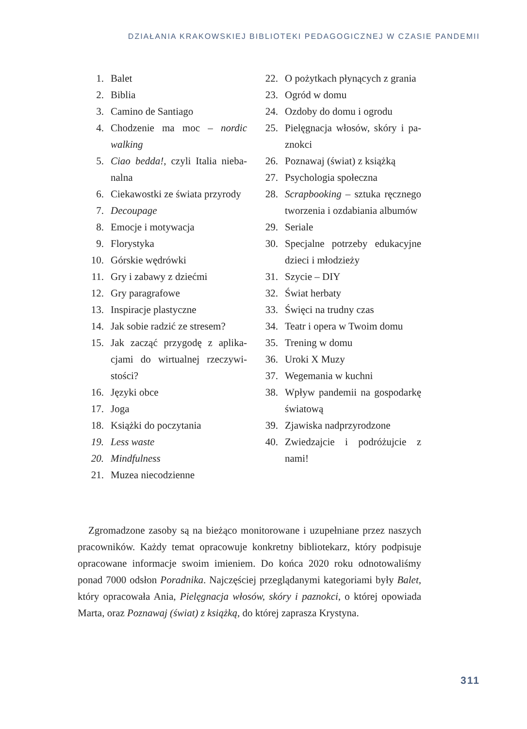DZIAŁANIA KRAKOWSKIEJ BIBLIOTEKI PEDAGOGICZNEJ W CZASIE PANDEMII
1. Balet
2. Biblia
3. Camino de Santiago
4. Chodzenie ma moc – nordic walking
5. Ciao bedda!, czyli Italia nieba­nalna
6. Ciekawostki ze świata przyrody
7. Decoupage
8. Emocje i motywacja
9. Florystyka
10. Górskie wędrówki
11. Gry i zabawy z dziećmi
12. Gry paragrafowe
13. Inspiracje plastyczne
14. Jak sobie radzić ze stresem?
15. Jak zacząć przygodę z aplika­cjami do wirtualnej rzeczywi­stości?
16. Języki obce
17. Joga
18. Książki do poczytania
19. Less waste
20. Mindfulness
21. Muzea niecodzienne
22. O pożytkach płynących z grania
23. Ogród w domu
24. Ozdoby do domu i ogrodu
25. Pielęgnacja włosów, skóry i pa­znokci
26. Poznawaj (świat) z książką
27. Psychologia społeczna
28. Scrapbooking – sztuka ręcz­nego tworzenia i ozdabiania albumów
29. Seriale
30. Specjalne potrzeby edukacyjne dzieci i młodzieży
31. Szycie – DIY
32. Świat herbaty
33. Święci na trudny czas
34. Teatr i opera w Twoim domu
35. Trening w domu
36. Uroki X Muzy
37. Wegemania w kuchni
38. Wpływ pandemii na gospodar­kę światową
39. Zjawiska nadprzyrodzone
40. Zwiedzajcie i podróżujcie z nami!
Zgromadzone zasoby są na bieżąco monitorowane i uzupełniane przez na­szych pracowników. Każdy temat opracowuje konkretny bibliotekarz, który podpisuje opracowane informacje swoim imieniem. Do końca 2020 roku od­notowaliśmy ponad 7000 odsłon Poradnika. Najczęściej przeglądanymi katego­riami były Balet, który opracowała Ania, Pielęgnacja włosów, skóry i paznokci, o której opowiada Marta, oraz Poznawaj (świat) z książką, do której zaprasza Krystyna.
311